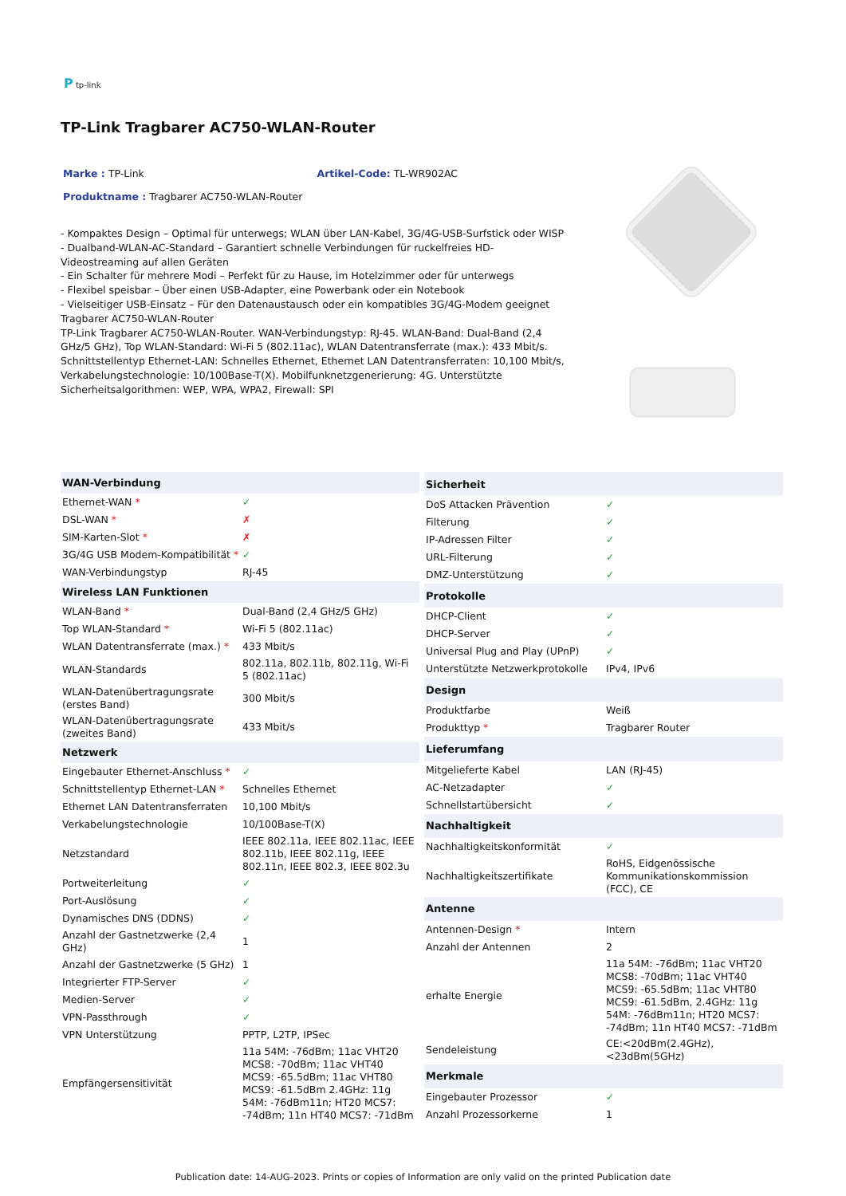P tp-link
TP-Link Tragbarer AC750-WLAN-Router
Marke : TP-Link Artikel-Code: TL-WR902AC
Produktname : Tragbarer AC750-WLAN-Router
- Kompaktes Design – Optimal für unterwegs; WLAN über LAN-Kabel, 3G/4G-USB-Surfstick oder WISP
- Dualband-WLAN-AC-Standard – Garantiert schnelle Verbindungen für ruckelfreies HD-Videostreaming auf allen Geräten
- Ein Schalter für mehrere Modi – Perfekt für zu Hause, im Hotelzimmer oder für unterwegs
- Flexibel speisbar – Über einen USB-Adapter, eine Powerbank oder ein Notebook
- Vielseitiger USB-Einsatz – Für den Datenaustausch oder ein kompatibles 3G/4G-Modem geeignet
Tragbarer AC750-WLAN-Router
TP-Link Tragbarer AC750-WLAN-Router. WAN-Verbindungstyp: RJ-45. WLAN-Band: Dual-Band (2,4 GHz/5 GHz), Top WLAN-Standard: Wi-Fi 5 (802.11ac), WLAN Datentransferrate (max.): 433 Mbit/s. Schnittstellentyp Ethernet-LAN: Schnelles Ethernet, Ethernet LAN Datentransferraten: 10,100 Mbit/s, Verkabelungstechnologie: 10/100Base-T(X). Mobilfunknetzgenerierung: 4G. Unterstützte Sicherheitsalgorithmen: WEP, WPA, WPA2, Firewall: SPI
| WAN-Verbindung | |
| --- | --- |
| Ethernet-WAN * | ✓ |
| DSL-WAN * | ✗ |
| SIM-Karten-Slot * | ✗ |
| 3G/4G USB Modem-Kompatibilität * | ✓ |
| WAN-Verbindungstyp | RJ-45 |
| Wireless LAN Funktionen | |
| WLAN-Band * | Dual-Band (2,4 GHz/5 GHz) |
| Top WLAN-Standard * | Wi-Fi 5 (802.11ac) |
| WLAN Datentransferrate (max.) * | 433 Mbit/s |
| WLAN-Standards | 802.11a, 802.11b, 802.11g, Wi-Fi 5 (802.11ac) |
| WLAN-Datenübertragungsrate (erstes Band) | 300 Mbit/s |
| WLAN-Datenübertragungsrate (zweites Band) | 433 Mbit/s |
| Netzwerk | |
| Eingebauter Ethernet-Anschluss * | ✓ |
| Schnittstellentyp Ethernet-LAN * | Schnelles Ethernet |
| Ethernet LAN Datentransferraten | 10,100 Mbit/s |
| Verkabelungstechnologie | 10/100Base-T(X) |
| Netzstandard | IEEE 802.11a, IEEE 802.11ac, IEEE 802.11b, IEEE 802.11g, IEEE 802.11n, IEEE 802.3, IEEE 802.3u |
| Portweiterleitung | ✓ |
| Port-Auslösung | ✓ |
| Dynamisches DNS (DDNS) | ✓ |
| Anzahl der Gastnetzwerke (2,4 GHz) | 1 |
| Anzahl der Gastnetzwerke (5 GHz) | 1 |
| Integrierter FTP-Server | ✓ |
| Medien-Server | ✓ |
| VPN-Passthrough | ✓ |
| VPN Unterstützung | PPTP, L2TP, IPSec |
| Empfängersensitivität | 11a 54M: -76dBm; 11ac VHT20 MCS8: -70dBm; 11ac VHT40 MCS9: -65.5dBm; 11ac VHT80 MCS9: -61.5dBm 2.4GHz: 11g 54M: -76dBm11n; HT20 MCS7: -74dBm; 11n HT40 MCS7: -71dBm |
| Sicherheit | |
| --- | --- |
| DoS Attacken Prävention | ✓ |
| Filterung | ✓ |
| IP-Adressen Filter | ✓ |
| URL-Filterung | ✓ |
| DMZ-Unterstützung | ✓ |
| Protokolle | |
| DHCP-Client | ✓ |
| DHCP-Server | ✓ |
| Universal Plug and Play (UPnP) | ✓ |
| Unterstützte Netzwerkprotokolle | IPv4, IPv6 |
| Design | |
| Produktfarbe | Weiß |
| Produkttyp * | Tragbarer Router |
| Lieferumfang | |
| Mitgelieferte Kabel | LAN (RJ-45) |
| AC-Netzadapter | ✓ |
| Schnellstartübersicht | ✓ |
| Nachhaltigkeit | |
| Nachhaltigkeitskonformität | ✓ |
| Nachhaltigkeitszertifikate | RoHS, Eidgenössische Kommunikationskommission (FCC), CE |
| Antenne | |
| Antennen-Design * | Intern |
| Anzahl der Antennen | 2 |
| erhalte Energie | 11a 54M: -76dBm; 11ac VHT20 MCS8: -70dBm; 11ac VHT40 MCS9: -65.5dBm; 11ac VHT80 MCS9: -61.5dBm, 2.4GHz: 11g 54M: -76dBm11n; HT20 MCS7: -74dBm; 11n HT40 MCS7: -71dBm |
| Sendeleistung | CE:<20dBm(2.4GHz), <23dBm(5GHz) |
| Merkmale | |
| Eingebauter Prozessor | ✓ |
| Anzahl Prozessorkerne | 1 |
Publication date: 14-AUG-2023. Prints or copies of Information are only valid on the printed Publication date